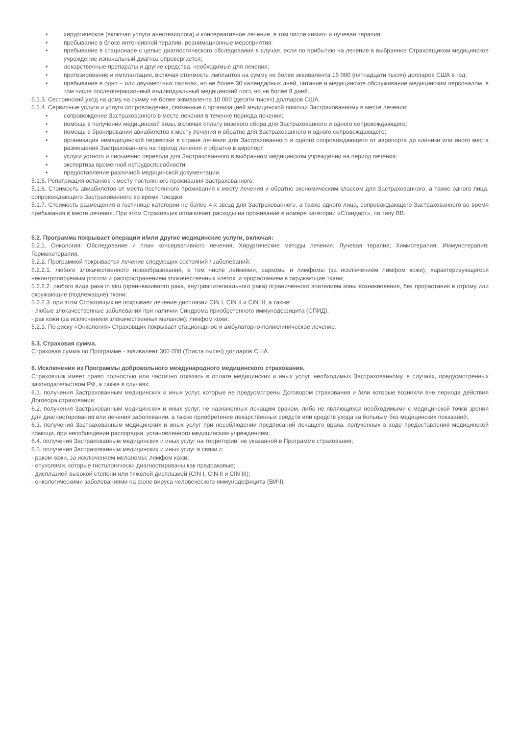• хирургическое (включая услуги анестезиолога) и консервативное лечение, в том числе химио- и лучевая терапия;
• пребывание в блоке интенсивной терапии, реанимационные мероприятия:
• пребывание в стационаре с целью диагностического обследования в случае, если по прибытию на лечение в выбранное Страховщиком медицинское учреждение изначальный диагноз опровергается;
• лекарственные препараты и другие средства, необходимые для лечения;
• протезирование и имплантация, включая стоимость имплантов на сумму не более эквивалента 15 000 (пятнадцати тысяч) долларов США в год;
• пребывание в одно – или двухместных палатах, но не более 30 календарных дней, питание и медицинское обслуживание медицинским персоналом, в том числе послеоперационный индивидуальный медицинский пост, но не более 8 дней.
5.1.3. Сестринский уход на дому на сумму не более эквивалента 10 000 (десяти тысяч) долларов США.
5.1.4. Сервисные услуги и услуги сопровождения, связанные с организацией медицинской помощи Застрахованному в месте лечения:
• сопровождение Застрахованного в месте лечения в течение периода лечения;
• помощь в получении медицинской визы, включая оплату визового сбора для Застрахованного и одного сопровождающего;
• помощь в бронировании авиабилетов к месту лечения и обратно для Застрахованного и одного сопровождающего;
• организация немедицинской перевозки в стране лечения для Застрахованного и одного сопровождающего от аэропорта до клиники или иного места размещения Застрахованного на период лечения и обратно в аэропорт;
• услуги устного и письменно перевода для Застрахованного в выбранном медицинском учреждении на период печения;
• экспертиза временной нетрудоспособности;
• предоставление различной медицинской документации.
5.1.5. Репатриация останков к месту постоянного проживания Застрахованного.
5.1.6. Стоимость авиабилетов от места постоянного проживания к месту лечения и обратно экономическим классом для Застрахованного, а также одного лица, сопровождающего Застрахованного во время поездки.
5.1.7. Стоимость размещения в гостинице категории не более 4-х звезд для Застрахованного, а также одного лица, сопровождающего Застрахованного во время пребывания в месте лечения. При этом Страховщик оплачивает расходы на проживание в номере категории «Стандарт», по типу BB.
5.2. Программа покрывает операции и/или другие медицинские услуги, включая:
5.2.1. Онкология: Обследование и план консервативного лечения, Хирургические методы лечения; Лучевая терапия; Химиотерапия; Иммунотерапия; Гормонотерапия.
5.2.2. Программой покрывается лечение следующих состояний / заболеваний:
5.2.2.1. любого злокачественного новообразования, в том числе лейкемии, саркомы и лимфомы (за исключением лимфом кожи), характеризующегося неконтролируемым ростом и распространением злокачественных клеток, и прорастанием в окружающие ткани;
5.2.2.2. любого вида рака in situ (преинвазивного рака, внутриэпителиального рака) ограниченного эпителием зоны возникновения, без прорастания в строму или окружающие (подлежащие) ткани;
5.2.2.3. при этом Страховщик не покрывает лечение дисплазии CIN I, CIN II и CIN III, а также:
- любые злокачественные заболевания при наличии Синдрома приобретенного иммунодефицита (СПИД);
- рак кожи (за исключением злокачественных меланом); лимфом кожи.
5.2.3. По риску «Онкология» Страховщик покрывает стационарное и амбулаторно-поликлиническое лечение.
5.3. Страховая сумма.
Страховая сумма по Программе - эквивалент 300 000 (Триста тысяч) долларов США.
6. Исключения из Программы добровольного международного медицинского страхования.
Страховщик имеет право полностью или частично отказать в оплате медицинских и иных услуг, необходимых Застрахованному, в случаях, предусмотренных законодательством РФ, а также в случаях:
6.1. получения Застрахованным медицинских и иных услуг, которые не предусмотрены Договором страхования и /или которые возникли вне периода действия Договора страхования;
6.2. получения Застрахованным медицинских и иных услуг, не назначенных лечащим врачом, либо не являющихся необходимыми с медицинской точки зрения для диагностирования или лечения заболевании, а также приобретение лекарственных средств или средств ухода за больным без медицинских показаний;
6.3. получения Застрахованным медицинских и иных услуг при несоблюдении предписаний лечащего врача, полученных в ходе предоставления медицинской помощи, при несоблюдении распорядка, установленного медицинским учреждением;
6.4. получения Застрахованным медицинских и иных услуг на территории, не указанной в Программе страхования;
6.5. получения Застрахованным медицинских и иных услуг в связи с:
- раком кожи, за исключением меланомы; лимфом кожи;
- опухолями, которые гистологически диагностированы как предраковые;
- дисплазией высокой степени или тяжелой дисплазией (CIN I, CIN II и CIN III);
- онкологическими заболеваниями на фоне вируса человеческого иммунодефицита (ВИЧ).